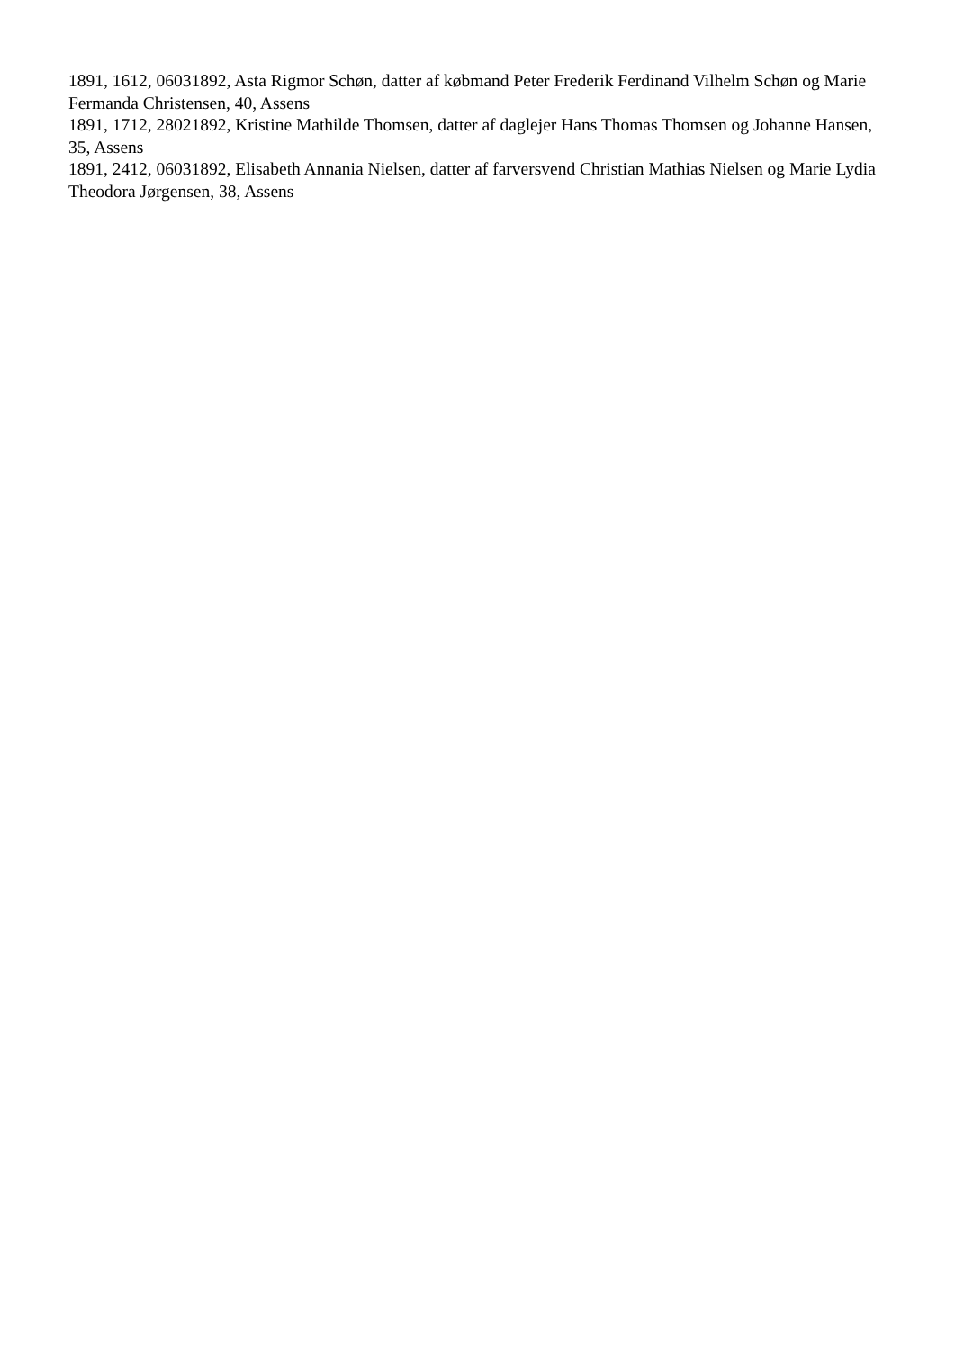1891, 1612, 06031892, Asta Rigmor Schøn, datter af købmand Peter Frederik Ferdinand Vilhelm Schøn og Marie Fermanda Christensen, 40, Assens
1891, 1712, 28021892, Kristine Mathilde Thomsen, datter af daglejer Hans Thomas Thomsen og Johanne Hansen, 35, Assens
1891, 2412, 06031892, Elisabeth Annania Nielsen, datter af farversvend Christian Mathias Nielsen og Marie Lydia Theodora Jørgensen, 38, Assens